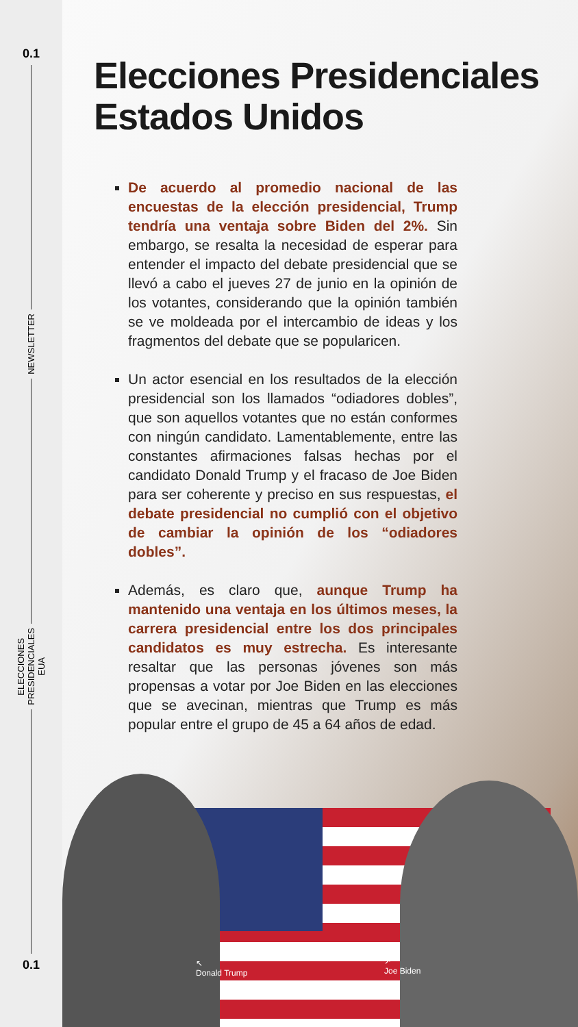0.1
NEWSLETTER
ELECCIONES
PRESIDENCIALES
EUA
0.1
Elecciones Presidenciales Estados Unidos
De acuerdo al promedio nacional de las encuestas de la elección presidencial, Trump tendría una ventaja sobre Biden del 2%. Sin embargo, se resalta la necesidad de esperar para entender el impacto del debate presidencial que se llevó a cabo el jueves 27 de junio en la opinión de los votantes, considerando que la opinión también se ve moldeada por el intercambio de ideas y los fragmentos del debate que se popularicen.
Un actor esencial en los resultados de la elección presidencial son los llamados “odiadores dobles”, que son aquellos votantes que no están conformes con ningún candidato. Lamentablemente, entre las constantes afirmaciones falsas hechas por el candidato Donald Trump y el fracaso de Joe Biden para ser coherente y preciso en sus respuestas, el debate presidencial no cumplió con el objetivo de cambiar la opinión de los “odiadores dobles”.
Además, es claro que, aunque Trump ha mantenido una ventaja en los últimos meses, la carrera presidencial entre los dos principales candidatos es muy estrecha. Es interesante resaltar que las personas jóvenes son más propensas a votar por Joe Biden en las elecciones que se avecinan, mientras que Trump es más popular entre el grupo de 45 a 64 años de edad.
↖
Donald Trump
↗
Joe Biden